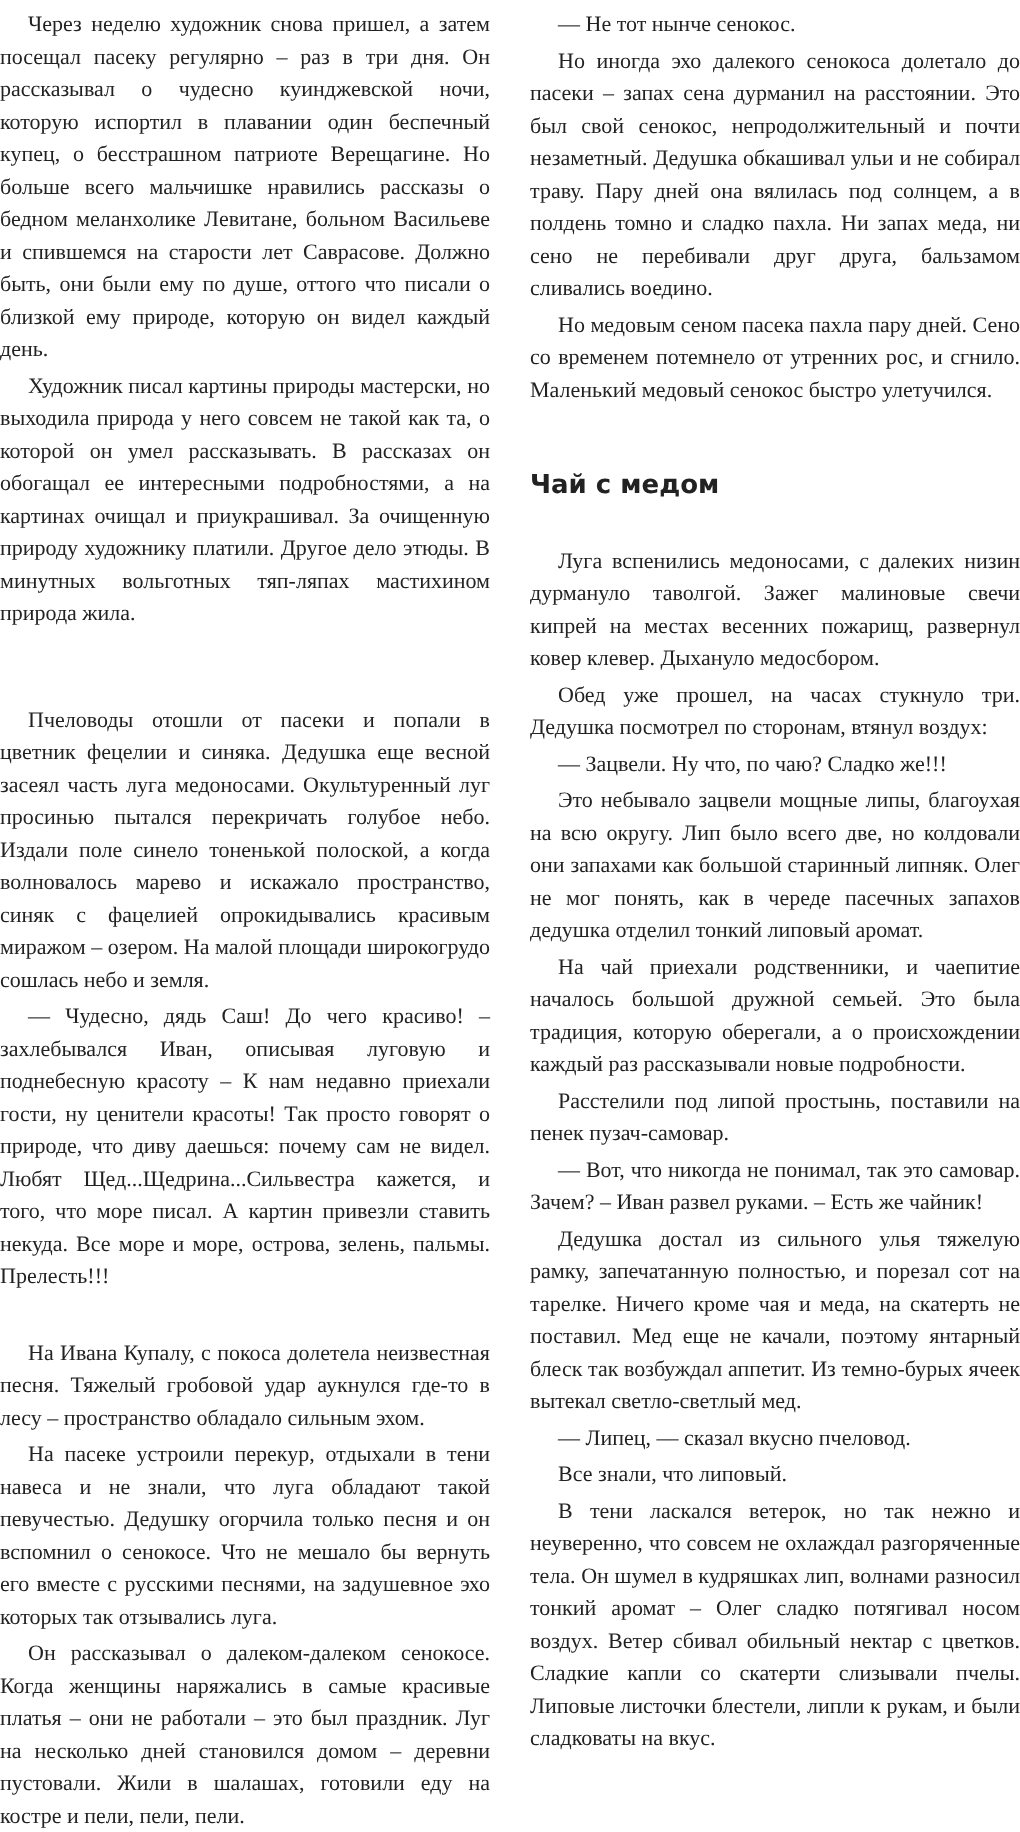Через неделю художник снова пришел, а затем посещал пасеку регулярно – раз в три дня. Он рассказывал о чудесно куинджевской ночи, которую испортил в плавании один беспечный купец, о бесстрашном патриоте Верещагине. Но больше всего мальчишке нравились рассказы о бедном меланхолике Левитане, больном Васильеве и спившемся на старости лет Саврасове. Должно быть, они были ему по душе, оттого что писали о близкой ему природе, которую он видел каждый день.
Художник писал картины природы мастерски, но выходила природа у него совсем не такой как та, о которой он умел рассказывать. В рассказах он обогащал ее интересными подробностями, а на картинах очищал и приукрашивал. За очищенную природу художнику платили. Другое дело этюды. В минутных вольготных тяп-ляпах мастихином природа жила.
Пчеловоды отошли от пасеки и попали в цветник фецелии и синяка. Дедушка еще весной засеял часть луга медоносами. Окультуренный луг просинью пытался перекричать голубое небо. Издали поле синело тоненькой полоской, а когда волновалось марево и искажало пространство, синяк с фацелией опрокидывались красивым миражом – озером. На малой площади широкогрудо сошлась небо и земля.
— Чудесно, дядь Саш! До чего красиво! – захлебывался Иван, описывая луговую и поднебесную красоту – К нам недавно приехали гости, ну ценители красоты! Так просто говорят о природе, что диву даешься: почему сам не видел. Любят Щед...Щедрина...Сильвестра кажется, и того, что море писал. А картин привезли ставить некуда. Все море и море, острова, зелень, пальмы. Прелесть!!!
На Ивана Купалу, с покоса долетела неизвестная песня. Тяжелый гробовой удар аукнулся где-то в лесу – пространство обладало сильным эхом.
На пасеке устроили перекур, отдыхали в тени навеса и не знали, что луга обладают такой певучестью. Дедушку огорчила только песня и он вспомнил о сенокосе. Что не мешало бы вернуть его вместе с русскими песнями, на задушевное эхо которых так отзывались луга.
Он рассказывал о далеком-далеком сенокосе. Когда женщины наряжались в самые красивые платья – они не работали – это был праздник. Луг на несколько дней становился домом – деревни пустовали. Жили в шалашах, готовили еду на костре и пели, пели, пели.
— Не тот нынче сенокос.
Но иногда эхо далекого сенокоса долетало до пасеки – запах сена дурманил на расстоянии. Это был свой сенокос, непродолжительный и почти незаметный. Дедушка обкашивал ульи и не собирал траву. Пару дней она вялилась под солнцем, а в полдень томно и сладко пахла. Ни запах меда, ни сено не перебивали друг друга, бальзамом сливались воедино.
Но медовым сеном пасека пахла пару дней. Сено со временем потемнело от утренних рос, и сгнило. Маленький медовый сенокос быстро улетучился.
Чай с медом
Луга вспенились медоносами, с далеких низин дурмануло таволгой. Зажег малиновые свечи кипрей на местах весенних пожарищ, развернул ковер клевер. Дыхануло медосбором.
Обед уже прошел, на часах стукнуло три. Дедушка посмотрел по сторонам, втянул воздух:
— Зацвели. Ну что, по чаю? Сладко же!!!
Это небывало зацвели мощные липы, благоухая на всю округу. Лип было всего две, но колдовали они запахами как большой старинный липняк. Олег не мог понять, как в череде пасечных запахов дедушка отделил тонкий липовый аромат.
На чай приехали родственники, и чаепитие началось большой дружной семьей. Это была традиция, которую оберегали, а о происхождении каждый раз рассказывали новые подробности.
Расстелили под липой простынь, поставили на пенек пузач-самовар.
— Вот, что никогда не понимал, так это самовар. Зачем? – Иван развел руками. – Есть же чайник!
Дедушка достал из сильного улья тяжелую рамку, запечатанную полностью, и порезал сот на тарелке. Ничего кроме чая и меда, на скатерть не поставил. Мед еще не качали, поэтому янтарный блеск так возбуждал аппетит. Из темно-бурых ячеек вытекал светло-светлый мед.
— Липец, — сказал вкусно пчеловод.
Все знали, что липовый.
В тени ласкался ветерок, но так нежно и неуверенно, что совсем не охлаждал разгоряченные тела. Он шумел в кудряшках лип, волнами разносил тонкий аромат – Олег сладко потягивал носом воздух. Ветер сбивал обильный нектар с цветков. Сладкие капли со скатерти слизывали пчелы. Липовые листочки блестели, липли к рукам, и были сладковаты на вкус.